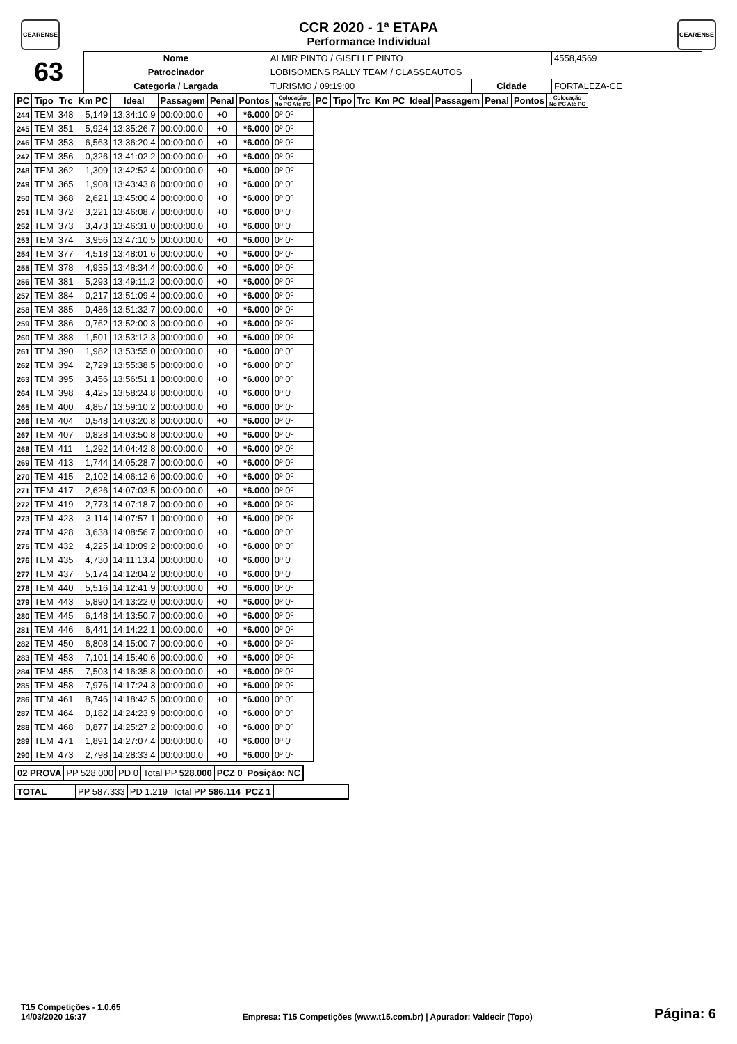CEARENSE CEARENSE
CCR 2020 - 1ª ETAPA
Performance Individual
| 63 | Nome | ALMIR PINTO / GISELLE PINTO | | | 4558,4569 |
| | Patrocinador | LOBISOMENS RALLY TEAM / CLASSEAUTOS | | | |
| | Categoria / Largada | TURISMO / 09:19:00 | Cidade | FORTALEZA-CE | |
| PC | Tipo | Trc | Km PC | Ideal | Passagem | Penal | Pontos | Colocação No PC Até PC | PC | Tipo | Trc | Km PC | Ideal | Passagem | Penal | Pontos | Colocação No PC Até PC |
| --- | --- | --- | --- | --- | --- | --- | --- | --- | --- | --- | --- | --- | --- | --- | --- | --- | --- |
| 244 | TEM | 348 | 5,149 | 13:34:10.9 | 00:00:00.0 | +0 | *6.000 | 0º 0º | | | | | | | | | |
| 245 | TEM | 351 | 5,924 | 13:35:26.7 | 00:00:00.0 | +0 | *6.000 | 0º 0º | | | | | | | | | |
| 246 | TEM | 353 | 6,563 | 13:36:20.4 | 00:00:00.0 | +0 | *6.000 | 0º 0º | | | | | | | | | |
| 247 | TEM | 356 | 0,326 | 13:41:02.2 | 00:00:00.0 | +0 | *6.000 | 0º 0º | | | | | | | | | |
| 248 | TEM | 362 | 1,309 | 13:42:52.4 | 00:00:00.0 | +0 | *6.000 | 0º 0º | | | | | | | | | |
| 249 | TEM | 365 | 1,908 | 13:43:43.8 | 00:00:00.0 | +0 | *6.000 | 0º 0º | | | | | | | | | |
| 250 | TEM | 368 | 2,621 | 13:45:00.4 | 00:00:00.0 | +0 | *6.000 | 0º 0º | | | | | | | | | |
| 251 | TEM | 372 | 3,221 | 13:46:08.7 | 00:00:00.0 | +0 | *6.000 | 0º 0º | | | | | | | | | |
| 252 | TEM | 373 | 3,473 | 13:46:31.0 | 00:00:00.0 | +0 | *6.000 | 0º 0º | | | | | | | | | |
| 253 | TEM | 374 | 3,956 | 13:47:10.5 | 00:00:00.0 | +0 | *6.000 | 0º 0º | | | | | | | | | |
| 254 | TEM | 377 | 4,518 | 13:48:01.6 | 00:00:00.0 | +0 | *6.000 | 0º 0º | | | | | | | | | |
| 255 | TEM | 378 | 4,935 | 13:48:34.4 | 00:00:00.0 | +0 | *6.000 | 0º 0º | | | | | | | | | |
| 256 | TEM | 381 | 5,293 | 13:49:11.2 | 00:00:00.0 | +0 | *6.000 | 0º 0º | | | | | | | | | |
| 257 | TEM | 384 | 0,217 | 13:51:09.4 | 00:00:00.0 | +0 | *6.000 | 0º 0º | | | | | | | | | |
| 258 | TEM | 385 | 0,486 | 13:51:32.7 | 00:00:00.0 | +0 | *6.000 | 0º 0º | | | | | | | | | |
| 259 | TEM | 386 | 0,762 | 13:52:00.3 | 00:00:00.0 | +0 | *6.000 | 0º 0º | | | | | | | | | |
| 260 | TEM | 388 | 1,501 | 13:53:12.3 | 00:00:00.0 | +0 | *6.000 | 0º 0º | | | | | | | | | |
| 261 | TEM | 390 | 1,982 | 13:53:55.0 | 00:00:00.0 | +0 | *6.000 | 0º 0º | | | | | | | | | |
| 262 | TEM | 394 | 2,729 | 13:55:38.5 | 00:00:00.0 | +0 | *6.000 | 0º 0º | | | | | | | | | |
| 263 | TEM | 395 | 3,456 | 13:56:51.1 | 00:00:00.0 | +0 | *6.000 | 0º 0º | | | | | | | | | |
| 264 | TEM | 398 | 4,425 | 13:58:24.8 | 00:00:00.0 | +0 | *6.000 | 0º 0º | | | | | | | | | |
| 265 | TEM | 400 | 4,857 | 13:59:10.2 | 00:00:00.0 | +0 | *6.000 | 0º 0º | | | | | | | | | |
| 266 | TEM | 404 | 0,548 | 14:03:20.8 | 00:00:00.0 | +0 | *6.000 | 0º 0º | | | | | | | | | |
| 267 | TEM | 407 | 0,828 | 14:03:50.8 | 00:00:00.0 | +0 | *6.000 | 0º 0º | | | | | | | | | |
| 268 | TEM | 411 | 1,292 | 14:04:42.8 | 00:00:00.0 | +0 | *6.000 | 0º 0º | | | | | | | | | |
| 269 | TEM | 413 | 1,744 | 14:05:28.7 | 00:00:00.0 | +0 | *6.000 | 0º 0º | | | | | | | | | |
| 270 | TEM | 415 | 2,102 | 14:06:12.6 | 00:00:00.0 | +0 | *6.000 | 0º 0º | | | | | | | | | |
| 271 | TEM | 417 | 2,626 | 14:07:03.5 | 00:00:00.0 | +0 | *6.000 | 0º 0º | | | | | | | | | |
| 272 | TEM | 419 | 2,773 | 14:07:18.7 | 00:00:00.0 | +0 | *6.000 | 0º 0º | | | | | | | | | |
| 273 | TEM | 423 | 3,114 | 14:07:57.1 | 00:00:00.0 | +0 | *6.000 | 0º 0º | | | | | | | | | |
| 274 | TEM | 428 | 3,638 | 14:08:56.7 | 00:00:00.0 | +0 | *6.000 | 0º 0º | | | | | | | | | |
| 275 | TEM | 432 | 4,225 | 14:10:09.2 | 00:00:00.0 | +0 | *6.000 | 0º 0º | | | | | | | | | |
| 276 | TEM | 435 | 4,730 | 14:11:13.4 | 00:00:00.0 | +0 | *6.000 | 0º 0º | | | | | | | | | |
| 277 | TEM | 437 | 5,174 | 14:12:04.2 | 00:00:00.0 | +0 | *6.000 | 0º 0º | | | | | | | | | |
| 278 | TEM | 440 | 5,516 | 14:12:41.9 | 00:00:00.0 | +0 | *6.000 | 0º 0º | | | | | | | | | |
| 279 | TEM | 443 | 5,890 | 14:13:22.0 | 00:00:00.0 | +0 | *6.000 | 0º 0º | | | | | | | | | |
| 280 | TEM | 445 | 6,148 | 14:13:50.7 | 00:00:00.0 | +0 | *6.000 | 0º 0º | | | | | | | | | |
| 281 | TEM | 446 | 6,441 | 14:14:22.1 | 00:00:00.0 | +0 | *6.000 | 0º 0º | | | | | | | | | |
| 282 | TEM | 450 | 6,808 | 14:15:00.7 | 00:00:00.0 | +0 | *6.000 | 0º 0º | | | | | | | | | |
| 283 | TEM | 453 | 7,101 | 14:15:40.6 | 00:00:00.0 | +0 | *6.000 | 0º 0º | | | | | | | | | |
| 284 | TEM | 455 | 7,503 | 14:16:35.8 | 00:00:00.0 | +0 | *6.000 | 0º 0º | | | | | | | | | |
| 285 | TEM | 458 | 7,976 | 14:17:24.3 | 00:00:00.0 | +0 | *6.000 | 0º 0º | | | | | | | | | |
| 286 | TEM | 461 | 8,746 | 14:18:42.5 | 00:00:00.0 | +0 | *6.000 | 0º 0º | | | | | | | | | |
| 287 | TEM | 464 | 0,182 | 14:24:23.9 | 00:00:00.0 | +0 | *6.000 | 0º 0º | | | | | | | | | |
| 288 | TEM | 468 | 0,877 | 14:25:27.2 | 00:00:00.0 | +0 | *6.000 | 0º 0º | | | | | | | | | |
| 289 | TEM | 471 | 1,891 | 14:27:07.4 | 00:00:00.0 | +0 | *6.000 | 0º 0º | | | | | | | | | |
| 290 | TEM | 473 | 2,798 | 14:28:33.4 | 00:00:00.0 | +0 | *6.000 | 0º 0º | | | | | | | | | |
| 02 PROVA | PP 528.000 | PD 0 | Total PP 528.000 | PCZ 0 | Posição: NC |
| TOTAL | PP 587.333 | PD 1.219 | Total PP 586.114 | PCZ 1 | |
T15 Competições - 1.0.65
14/03/2020 16:37
Empresa: T15 Competições (www.t15.com.br) | Apurador: Valdecir (Topo)
Página: 6